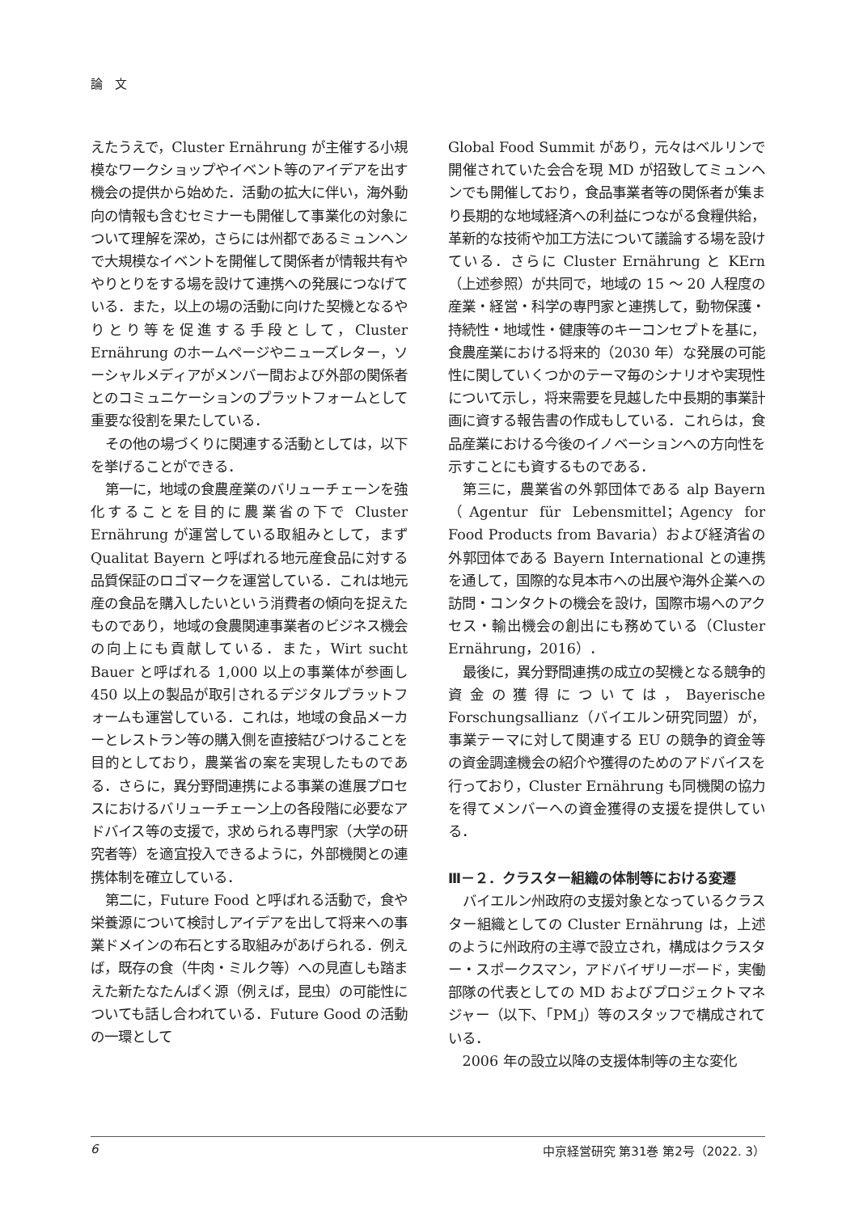論　文
えたうえで，Cluster Ernährung が主催する小規模なワークショップやイベント等のアイデアを出す機会の提供から始めた．活動の拡大に伴い，海外動向の情報も含むセミナーも開催して事業化の対象について理解を深め，さらには州都であるミュンヘンで大規模なイベントを開催して関係者が情報共有ややりとりをする場を設けて連携への発展につなげている．また，以上の場の活動に向けた契機となるやりとり等を促進する手段として，Cluster Ernährung のホームページやニューズレター，ソーシャルメディアがメンバー間および外部の関係者とのコミュニケーションのプラットフォームとして重要な役割を果たしている．
その他の場づくりに関連する活動としては，以下を挙げることができる．
第一に，地域の食農産業のバリューチェーンを強化することを目的に農業省の下で Cluster Ernährung が運営している取組みとして，まず Qualitat Bayern と呼ばれる地元産食品に対する品質保証のロゴマークを運営している．これは地元産の食品を購入したいという消費者の傾向を捉えたものであり，地域の食農関連事業者のビジネス機会の向上にも貢献している．また，Wirt sucht Bauer と呼ばれる 1,000 以上の事業体が参画し 450 以上の製品が取引されるデジタルプラットフォームも運営している．これは，地域の食品メーカーとレストラン等の購入側を直接結びつけることを目的としており，農業省の案を実現したものである．さらに，異分野間連携による事業の進展プロセスにおけるバリューチェーン上の各段階に必要なアドバイス等の支援で，求められる専門家（大学の研究者等）を適宜投入できるように，外部機関との連携体制を確立している．
第二に，Future Food と呼ばれる活動で，食や栄養源について検討しアイデアを出して将来への事業ドメインの布石とする取組みがあげられる．例えば，既存の食（牛肉・ミルク等）への見直しも踏まえた新たなたんぱく源（例えば，昆虫）の可能性についても話し合われている．Future Good の活動の一環として
Global Food Summit があり，元々はベルリンで開催されていた会合を現 MD が招致してミュンヘンでも開催しており，食品事業者等の関係者が集まり長期的な地域経済への利益につながる食糧供給，革新的な技術や加工方法について議論する場を設けている．さらに Cluster Ernährung と KErn（上述参照）が共同で，地域の 15 ～ 20 人程度の産業・経営・科学の専門家と連携して，動物保護・持続性・地域性・健康等のキーコンセプトを基に，食農産業における将来的（2030 年）な発展の可能性に関していくつかのテーマ毎のシナリオや実現性について示し，将来需要を見越した中長期的事業計画に資する報告書の作成もしている．これらは，食品産業における今後のイノベーションへの方向性を示すことにも資するものである．
第三に，農業省の外郭団体である alp Bayern（Agentur für Lebensmittel；Agency for Food Products from Bavaria）および経済省の外郭団体である Bayern International との連携を通して，国際的な見本市への出展や海外企業への訪問・コンタクトの機会を設け，国際市場へのアクセス・輸出機会の創出にも務めている（Cluster Ernährung，2016）．
最後に，異分野間連携の成立の契機となる競争的資金の獲得については，Bayerische Forschungsallianz（バイエルン研究同盟）が，事業テーマに対して関連する EU の競争的資金等の資金調達機会の紹介や獲得のためのアドバイスを行っており，Cluster Ernährung も同機関の協力を得てメンバーへの資金獲得の支援を提供している．
Ⅲ－２．クラスター組織の体制等における変遷
バイエルン州政府の支援対象となっているクラスター組織としての Cluster Ernährung は，上述のように州政府の主導で設立され，構成はクラスター・スポークスマン，アドバイザリーボード，実働部隊の代表としての MD およびプロジェクトマネジャー（以下､「PM」）等のスタッフで構成されている．
2006 年の設立以降の支援体制等の主な変化
6 中京経営研究 第31巻 第2号（2022. 3）